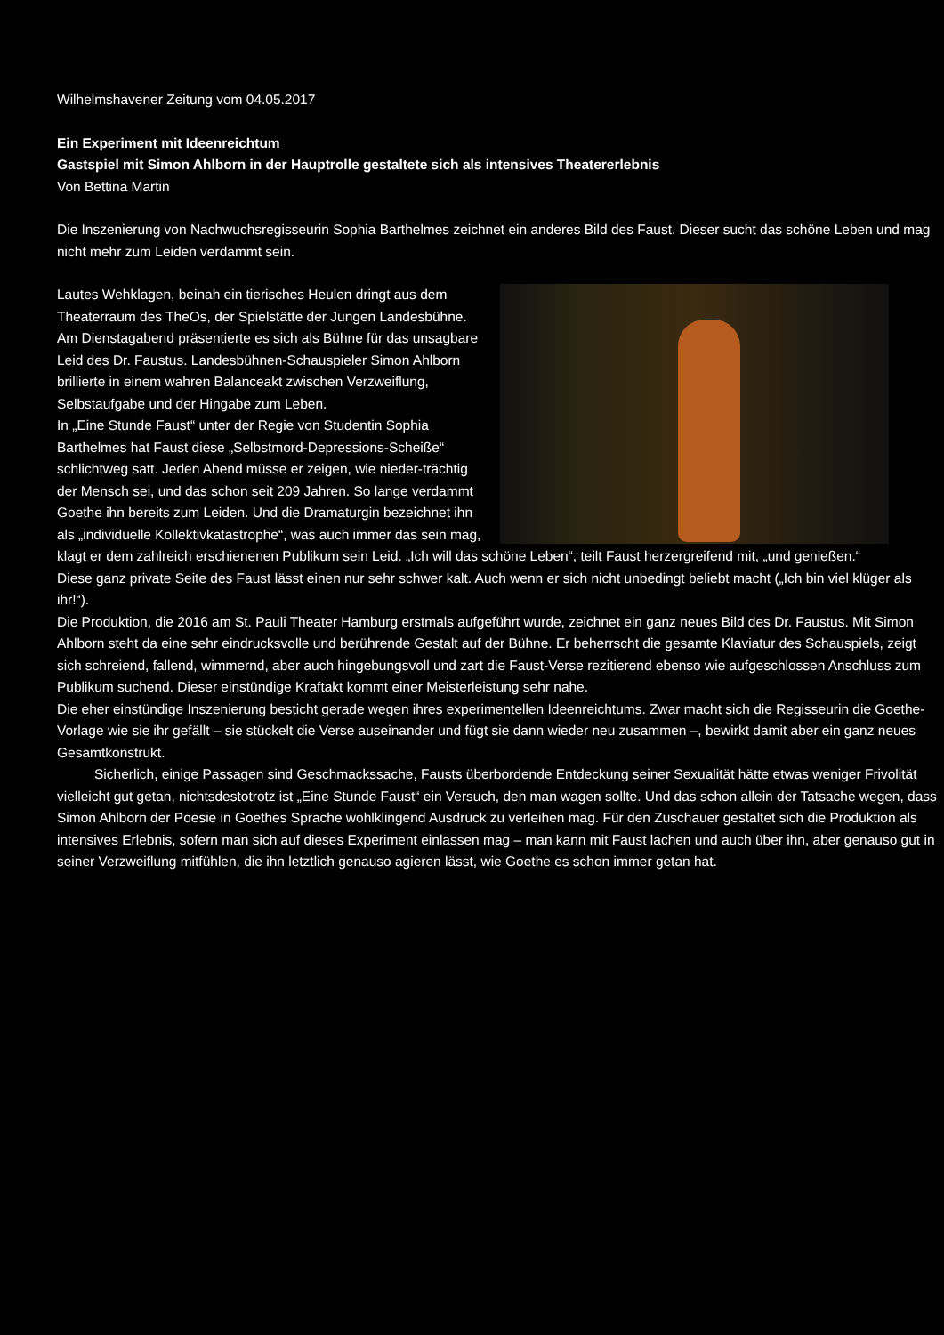Wilhelmshavener Zeitung vom 04.05.2017
Ein Experiment mit Ideenreichtum
Gastspiel mit Simon Ahlborn in der Hauptrolle gestaltete sich als intensives Theatererlebnis
Von Bettina Martin
Die Inszenierung von Nachwuchsregisseurin Sophia Barthelmes zeichnet ein anderes Bild des Faust. Dieser sucht das schöne Leben und mag nicht mehr zum Leiden verdammt sein.
Lautes Wehklagen, beinah ein tierisches Heulen dringt aus dem Theaterraum des TheOs, der Spielstätte der Jungen Landesbühne. Am Dienstagabend präsentierte es sich als Bühne für das unsagbare Leid des Dr. Faustus. Landesbühnen-Schauspieler Simon Ahlborn brillierte in einem wahren Balanceakt zwischen Verzweiflung, Selbstaufgabe und der Hingabe zum Leben.
In „Eine Stunde Faust“ unter der Regie von Studentin Sophia Barthelmes hat Faust diese „Selbstmord-Depressions-Scheiße“ schlichtweg satt. Jeden Abend müsse er zeigen, wie nieder-trächtig der Mensch sei, und das schon seit 209 Jahren. So lange verdammt Goethe ihn bereits zum Leiden. Und die Dramaturgin bezeichnet ihn als „individuelle Kollektivkatastrophe“, was auch immer das sein mag, klagt er dem zahlreich erschienenen Publikum sein Leid. „Ich will das schöne Leben“, teilt Faust herzergreifend mit, „und genießen.“
Diese ganz private Seite des Faust lässt einen nur sehr schwer kalt. Auch wenn er sich nicht unbedingt beliebt macht („Ich bin viel klüger als ihr!“).
Die Produktion, die 2016 am St. Pauli Theater Hamburg erstmals aufgeführt wurde, zeichnet ein ganz neues Bild des Dr. Faustus. Mit Simon Ahlborn steht da eine sehr eindrucksvolle und berührende Gestalt auf der Bühne. Er beherrscht die gesamte Klaviatur des Schauspiels, zeigt sich schreiend, fallend, wimmernd, aber auch hingebungsvoll und zart die Faust-Verse rezitierend ebenso wie aufgeschlossen Anschluss zum Publikum suchend. Dieser einstündige Kraftakt kommt einer Meisterleistung sehr nahe.
Die eher einstündige Inszenierung besticht gerade wegen ihres experimentellen Ideenreichtums. Zwar macht sich die Regisseurin die Goethe-Vorlage wie sie ihr gefällt – sie stückelt die Verse auseinander und fügt sie dann wieder neu zusammen –, bewirkt damit aber ein ganz neues Gesamtkonstrukt.
Sicherlich, einige Passagen sind Geschmackssache, Fausts überbordende Entdeckung seiner Sexualität hätte etwas weniger Frivolität vielleicht gut getan, nichtsdestotrotz ist „Eine Stunde Faust“ ein Versuch, den man wagen sollte. Und das schon allein der Tatsache wegen, dass Simon Ahlborn der Poesie in Goethes Sprache wohlklingend Ausdruck zu verleihen mag. Für den Zuschauer gestaltet sich die Produktion als intensives Erlebnis, sofern man sich auf dieses Experiment einlassen mag – man kann mit Faust lachen und auch über ihn, aber genauso gut in seiner Verzweiflung mitfühlen, die ihn letztlich genauso agieren lässt, wie Goethe es schon immer getan hat.